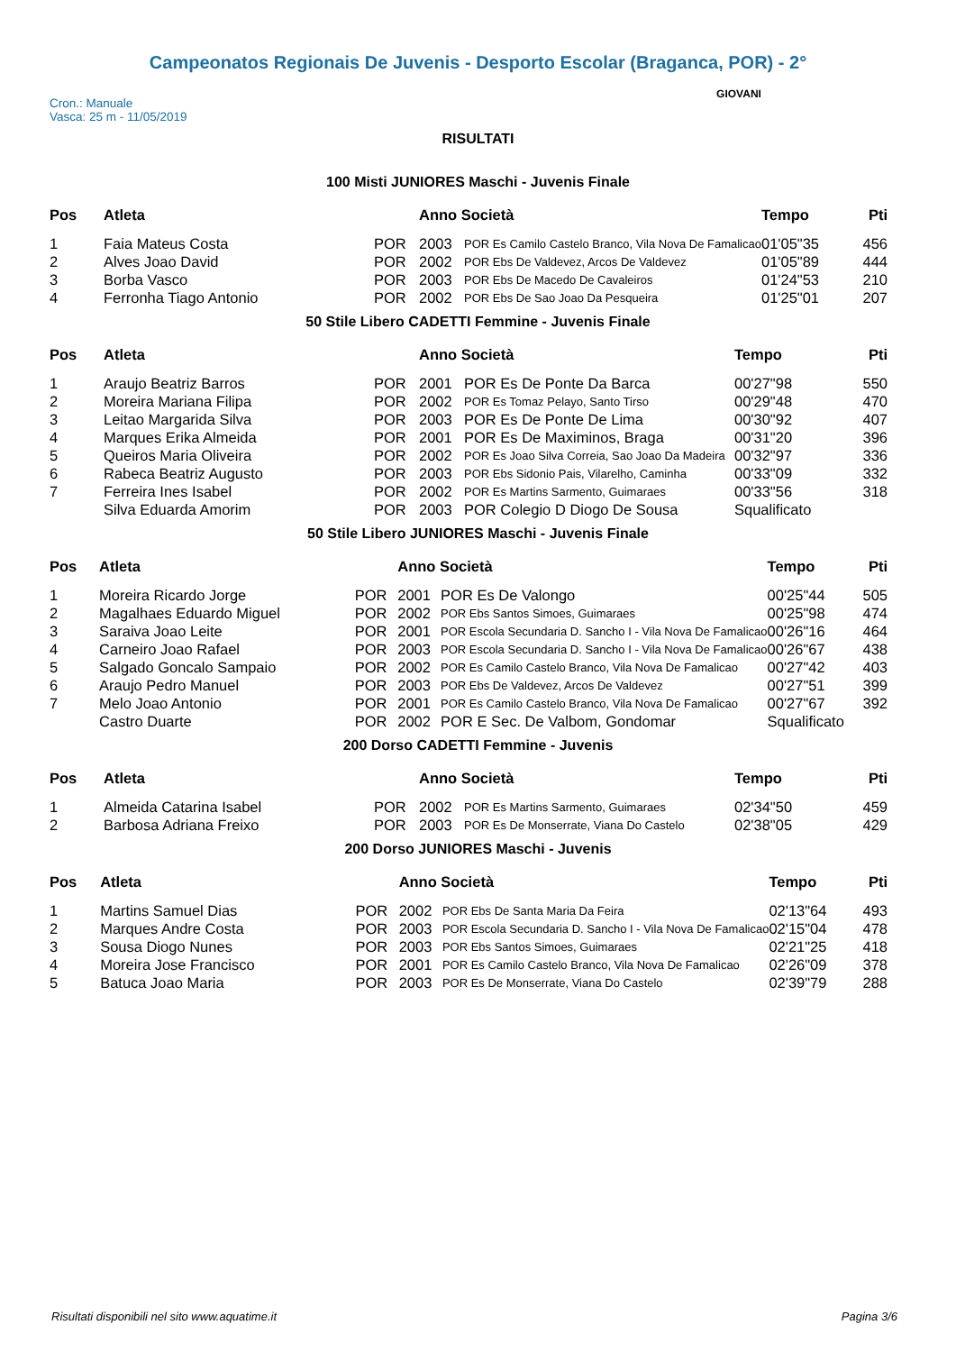Campeonatos Regionais De Juvenis - Desporto Escolar (Braganca, POR) - 2°
Cron.: Manuale
Vasca: 25 m - 11/05/2019
GIOVANI
RISULTATI
100 Misti JUNIORES Maschi - Juvenis Finale
| Pos | Atleta | | Anno Società | | Tempo | Pti |
| --- | --- | --- | --- | --- | --- | --- |
| 1 | Faia Mateus Costa | POR | 2003 | POR Es Camilo Castelo Branco, Vila Nova De Famalicao | 01'05"35 | 456 |
| 2 | Alves Joao David | POR | 2002 | POR Ebs De Valdevez, Arcos De Valdevez | 01'05"89 | 444 |
| 3 | Borba Vasco | POR | 2003 | POR Ebs De Macedo De Cavaleiros | 01'24"53 | 210 |
| 4 | Ferronha Tiago Antonio | POR | 2002 | POR Ebs De Sao Joao Da Pesqueira | 01'25"01 | 207 |
50 Stile Libero CADETTI Femmine - Juvenis Finale
| Pos | Atleta | | Anno Società | | Tempo | Pti |
| --- | --- | --- | --- | --- | --- | --- |
| 1 | Araujo Beatriz Barros | POR | 2001 | POR Es De Ponte Da Barca | 00'27"98 | 550 |
| 2 | Moreira Mariana Filipa | POR | 2002 | POR Es Tomaz Pelayo, Santo Tirso | 00'29"48 | 470 |
| 3 | Leitao Margarida Silva | POR | 2003 | POR Es De Ponte De Lima | 00'30"92 | 407 |
| 4 | Marques Erika Almeida | POR | 2001 | POR Es De Maximinos, Braga | 00'31"20 | 396 |
| 5 | Queiros Maria Oliveira | POR | 2002 | POR Es Joao Silva Correia, Sao Joao Da Madeira | 00'32"97 | 336 |
| 6 | Rabeca Beatriz Augusto | POR | 2003 | POR Ebs Sidonio Pais, Vilarelho, Caminha | 00'33"09 | 332 |
| 7 | Ferreira Ines Isabel | POR | 2002 | POR Es Martins Sarmento, Guimaraes | 00'33"56 | 318 |
| | Silva Eduarda Amorim | POR | 2003 | POR Colegio D Diogo De Sousa | Squalificato | |
50 Stile Libero JUNIORES Maschi - Juvenis Finale
| Pos | Atleta | | Anno Società | | Tempo | Pti |
| --- | --- | --- | --- | --- | --- | --- |
| 1 | Moreira Ricardo Jorge | POR | 2001 | POR Es De Valongo | 00'25"44 | 505 |
| 2 | Magalhaes Eduardo Miguel | POR | 2002 | POR Ebs Santos Simoes, Guimaraes | 00'25"98 | 474 |
| 3 | Saraiva Joao Leite | POR | 2001 | POR Escola Secundaria D. Sancho I - Vila Nova De Famalicao | 00'26"16 | 464 |
| 4 | Carneiro Joao Rafael | POR | 2003 | POR Escola Secundaria D. Sancho I - Vila Nova De Famalicao | 00'26"67 | 438 |
| 5 | Salgado Goncalo Sampaio | POR | 2002 | POR Es Camilo Castelo Branco, Vila Nova De Famalicao | 00'27"42 | 403 |
| 6 | Araujo Pedro Manuel | POR | 2003 | POR Ebs De Valdevez, Arcos De Valdevez | 00'27"51 | 399 |
| 7 | Melo Joao Antonio | POR | 2001 | POR Es Camilo Castelo Branco, Vila Nova De Famalicao | 00'27"67 | 392 |
| | Castro Duarte | POR | 2002 | POR E Sec. De Valbom, Gondomar | Squalificato | |
200 Dorso CADETTI Femmine - Juvenis
| Pos | Atleta | | Anno Società | | Tempo | Pti |
| --- | --- | --- | --- | --- | --- | --- |
| 1 | Almeida Catarina Isabel | POR | 2002 | POR Es Martins Sarmento, Guimaraes | 02'34"50 | 459 |
| 2 | Barbosa Adriana Freixo | POR | 2003 | POR Es De Monserrate, Viana Do Castelo | 02'38"05 | 429 |
200 Dorso JUNIORES Maschi - Juvenis
| Pos | Atleta | | Anno Società | | Tempo | Pti |
| --- | --- | --- | --- | --- | --- | --- |
| 1 | Martins Samuel Dias | POR | 2002 | POR Ebs De Santa Maria Da Feira | 02'13"64 | 493 |
| 2 | Marques Andre Costa | POR | 2003 | POR Escola Secundaria D. Sancho I - Vila Nova De Famalicao | 02'15"04 | 478 |
| 3 | Sousa Diogo Nunes | POR | 2003 | POR Ebs Santos Simoes, Guimaraes | 02'21"25 | 418 |
| 4 | Moreira Jose Francisco | POR | 2001 | POR Es Camilo Castelo Branco, Vila Nova De Famalicao | 02'26"09 | 378 |
| 5 | Batuca Joao Maria | POR | 2003 | POR Es De Monserrate, Viana Do Castelo | 02'39"79 | 288 |
Risultati disponibili nel sito www.aquatime.it Pagina 3/6